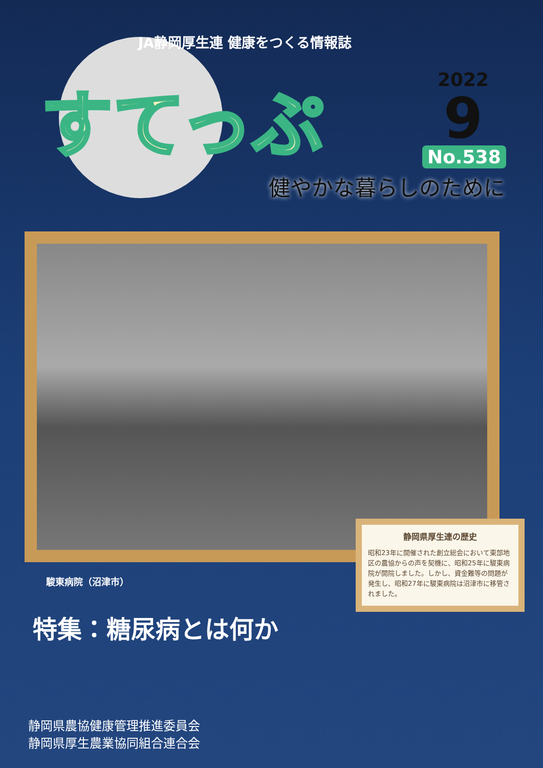JA静岡厚生連 健康をつくる情報誌
すてっぷ
2022
9
No.538
健やかな暮らしのために
駿東病院（沼津市）
静岡県厚生連の歴史
昭和23年に開催された創立総会において東部地区の農協からの声を契機に、昭和25年に駿東病院が開院しました。しかし、資金難等の問題が発生し、昭和27年に駿東病院は沼津市に移管されました。
特集：糖尿病とは何か
静岡県農協健康管理推進委員会
静岡県厚生農業協同組合連合会